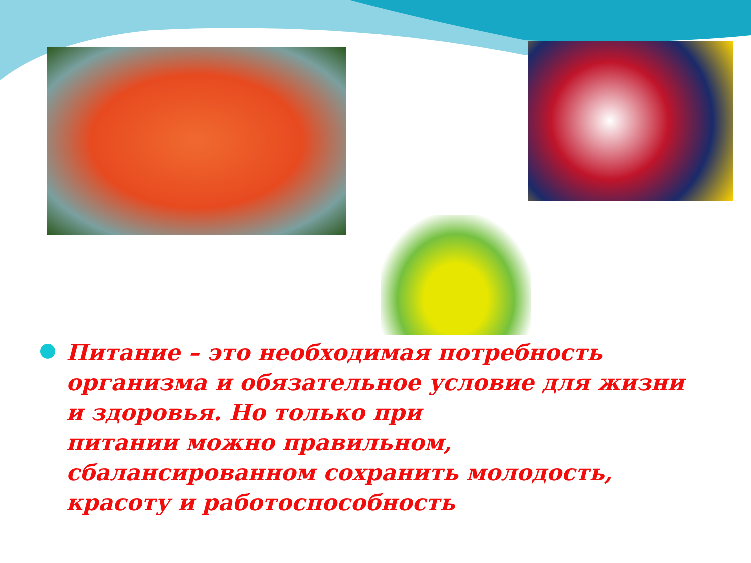Питание – это необходимая потребность организма и обязательное условие для жизни и здоровья. Но только при
питании можно правильном, сбалансированном сохранить молодость, красоту и работоспособность